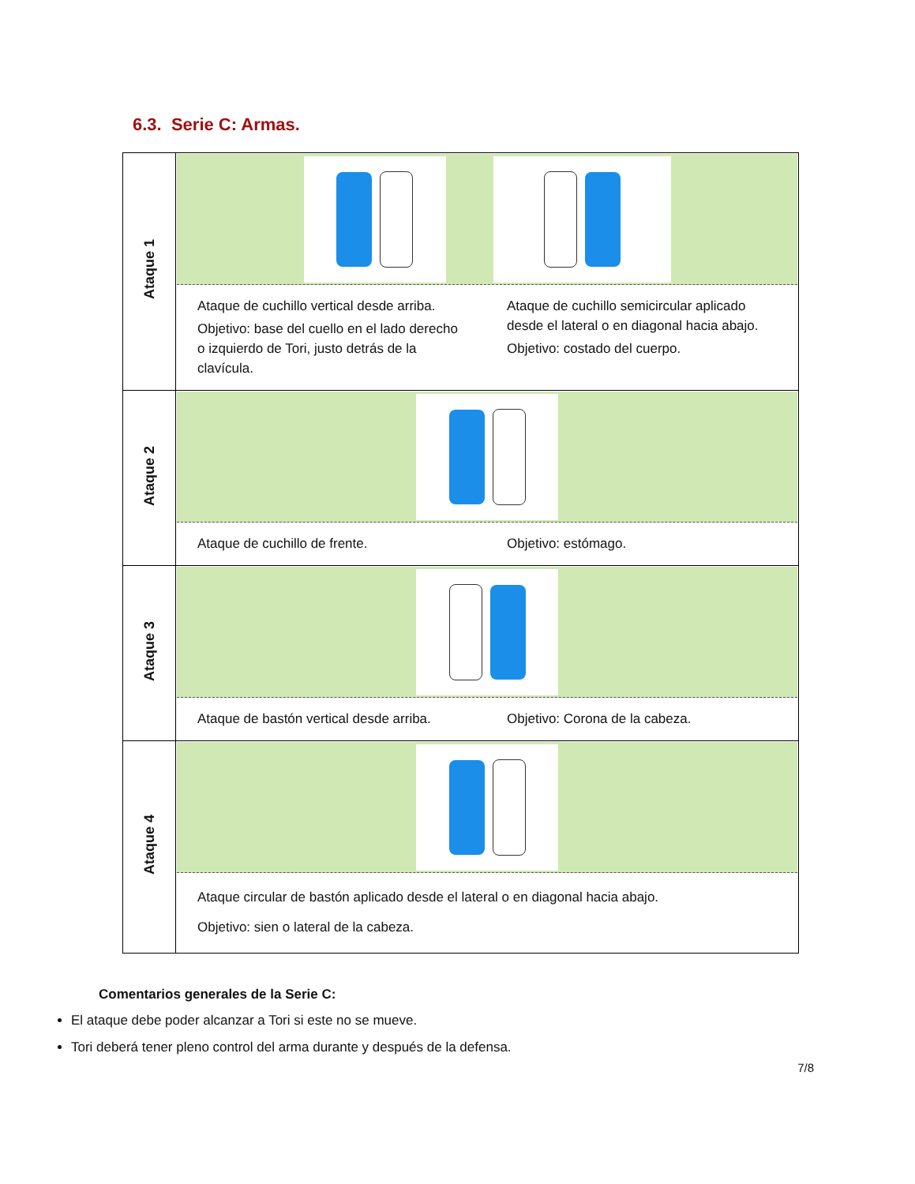6.3. Serie C: Armas.
| Ataque 1 | Ataque de cuchillo vertical desde arriba. Objetivo: base del cuello en el lado derecho o izquierdo de Tori, justo detrás de la clavícula. Ataque de cuchillo semicircular aplicado desde el lateral o en diagonal hacia abajo. Objetivo: costado del cuerpo. |
| Ataque 2 | Ataque de cuchillo de frente. Objetivo: estómago. |
| Ataque 3 | Ataque de bastón vertical desde arriba. Objetivo: Corona de la cabeza. |
| Ataque 4 | Ataque circular de bastón aplicado desde el lateral o en diagonal hacia abajo. Objetivo: sien o lateral de la cabeza. |
Comentarios generales de la Serie C:
El ataque debe poder alcanzar a Tori si este no se mueve.
Tori deberá tener pleno control del arma durante y después de la defensa.
7/8